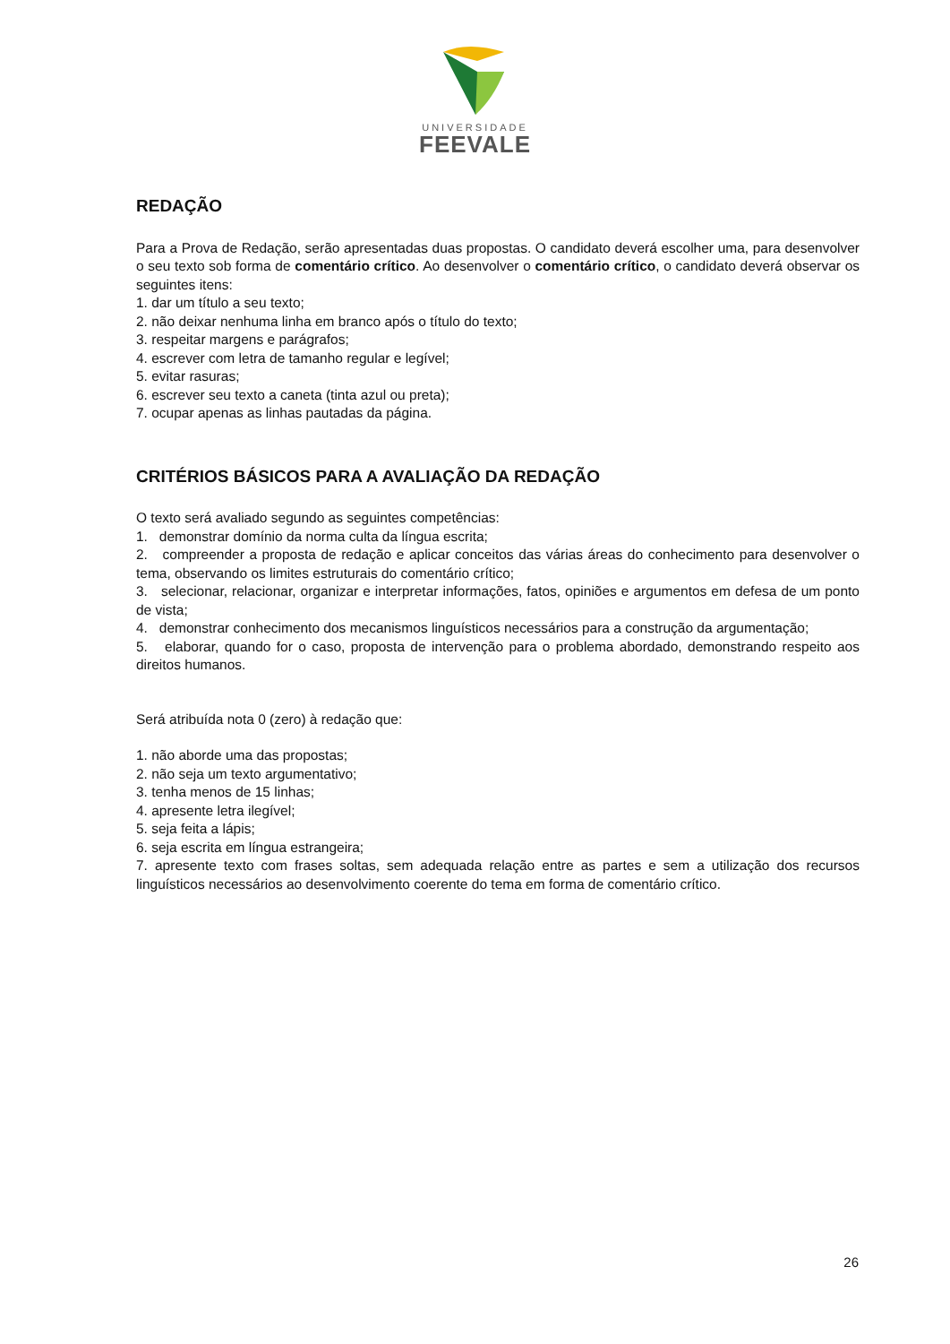UNIVERSIDADE
FEEVALE
REDAÇÃO
Para a Prova de Redação, serão apresentadas duas propostas. O candidato deverá escolher uma, para desenvolver o seu texto sob forma de comentário crítico. Ao desenvolver o comentário crítico, o candidato deverá observar os seguintes itens:
1. dar um título a seu texto;
2. não deixar nenhuma linha em branco após o título do texto;
3. respeitar margens e parágrafos;
4. escrever com letra de tamanho regular e legível;
5. evitar rasuras;
6. escrever seu texto a caneta (tinta azul ou preta);
7. ocupar apenas as linhas pautadas da página.
CRITÉRIOS BÁSICOS PARA A AVALIAÇÃO DA REDAÇÃO
O texto será avaliado segundo as seguintes competências:
1. demonstrar domínio da norma culta da língua escrita;
2. compreender a proposta de redação e aplicar conceitos das várias áreas do conhecimento para desenvolver o tema, observando os limites estruturais do comentário crítico;
3. selecionar, relacionar, organizar e interpretar informações, fatos, opiniões e argumentos em defesa de um ponto de vista;
4. demonstrar conhecimento dos mecanismos linguísticos necessários para a construção da argumentação;
5. elaborar, quando for o caso, proposta de intervenção para o problema abordado, demonstrando respeito aos direitos humanos.
Será atribuída nota 0 (zero) à redação que:
1. não aborde uma das propostas;
2. não seja um texto argumentativo;
3. tenha menos de 15 linhas;
4. apresente letra ilegível;
5. seja feita a lápis;
6. seja escrita em língua estrangeira;
7. apresente texto com frases soltas, sem adequada relação entre as partes e sem a utilização dos recursos linguísticos necessários ao desenvolvimento coerente do tema em forma de comentário crítico.
26